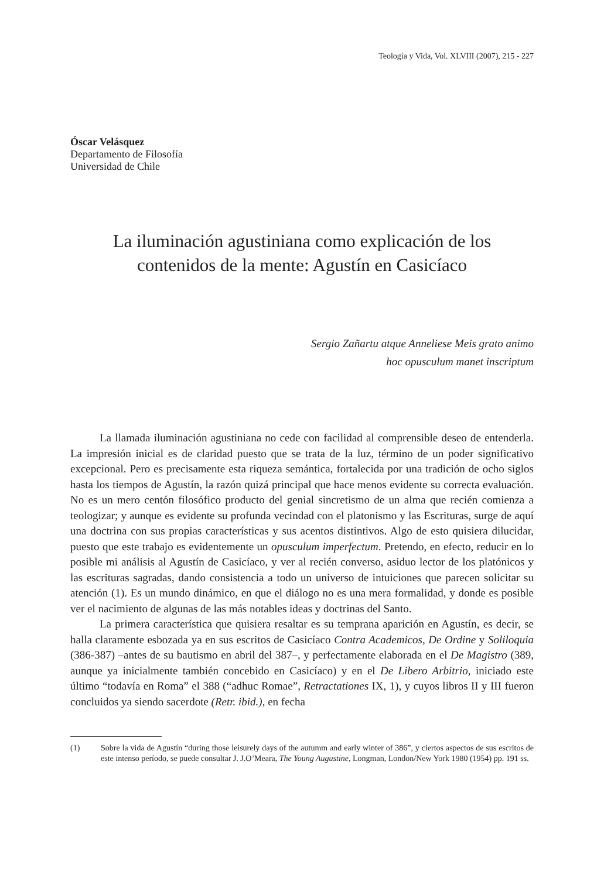Teología y Vida, Vol. XLVIII (2007), 215 - 227
Óscar Velásquez
Departamento de Filosofía
Universidad de Chile
La iluminación agustiniana como explicación de los
contenidos de la mente: Agustín en Casicíaco
Sergio Zañartu atque Anneliese Meis grato animo
hoc opusculum manet inscriptum
La llamada iluminación agustiniana no cede con facilidad al comprensible deseo de entenderla. La impresión inicial es de claridad puesto que se trata de la luz, término de un poder significativo excepcional. Pero es precisamente esta riqueza semántica, fortalecida por una tradición de ocho siglos hasta los tiempos de Agustín, la razón quizá principal que hace menos evidente su correcta evaluación. No es un mero centón filosófico producto del genial sincretismo de un alma que recién comienza a teologizar; y aunque es evidente su profunda vecindad con el platonismo y las Escrituras, surge de aquí una doctrina con sus propias características y sus acentos distintivos. Algo de esto quisiera dilucidar, puesto que este trabajo es evidentemente un opusculum imperfectum. Pretendo, en efecto, reducir en lo posible mi análisis al Agustín de Casicíaco, y ver al recién converso, asiduo lector de los platónicos y las escrituras sagradas, dando consistencia a todo un universo de intuiciones que parecen solicitar su atención (1). Es un mundo dinámico, en que el diálogo no es una mera formalidad, y donde es posible ver el nacimiento de algunas de las más notables ideas y doctrinas del Santo.
La primera característica que quisiera resaltar es su temprana aparición en Agustín, es decir, se halla claramente esbozada ya en sus escritos de Casicíaco Contra Academicos, De Ordine y Soliloquia (386-387) –antes de su bautismo en abril del 387–, y perfectamente elaborada en el De Magistro (389, aunque ya inicialmente también concebido en Casicíaco) y en el De Libero Arbitrio, iniciado este último “todavía en Roma” el 388 (“adhuc Romae”, Retractationes IX, 1), y cuyos libros II y III fueron concluidos ya siendo sacerdote (Retr. ibid.), en fecha
(1) Sobre la vida de Agustín “during those leisurely days of the autumm and early winter of 386”, y ciertos aspectos de sus escritos de este intenso período, se puede consultar J. J.O’Meara, The Young Augustine, Longman, London/New York 1980 (1954) pp. 191 ss.